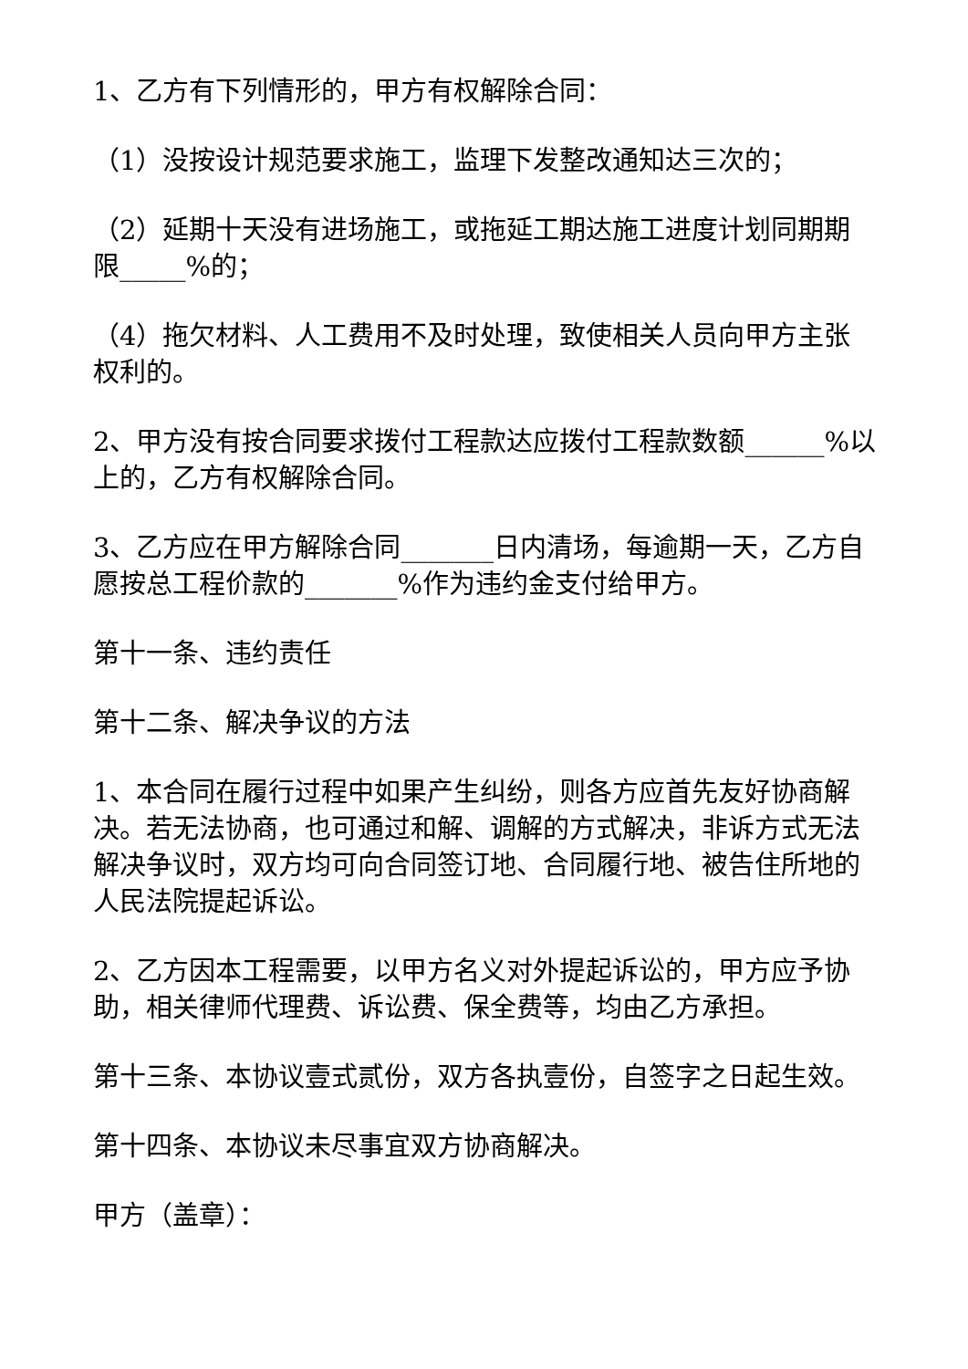1、乙方有下列情形的，甲方有权解除合同：
（1）没按设计规范要求施工，监理下发整改通知达三次的；
（2）延期十天没有进场施工，或拖延工期达施工进度计划同期期限_____%的；
（4）拖欠材料、人工费用不及时处理，致使相关人员向甲方主张权利的。
2、甲方没有按合同要求拨付工程款达应拨付工程款数额______%以上的，乙方有权解除合同。
3、乙方应在甲方解除合同_______日内清场，每逾期一天，乙方自愿按总工程价款的_______%作为违约金支付给甲方。
第十一条、违约责任
第十二条、解决争议的方法
1、本合同在履行过程中如果产生纠纷，则各方应首先友好协商解决。若无法协商，也可通过和解、调解的方式解决，非诉方式无法解决争议时，双方均可向合同签订地、合同履行地、被告住所地的人民法院提起诉讼。
2、乙方因本工程需要，以甲方名义对外提起诉讼的，甲方应予协助，相关律师代理费、诉讼费、保全费等，均由乙方承担。
第十三条、本协议壹式贰份，双方各执壹份，自签字之日起生效。
第十四条、本协议未尽事宜双方协商解决。
甲方（盖章）：